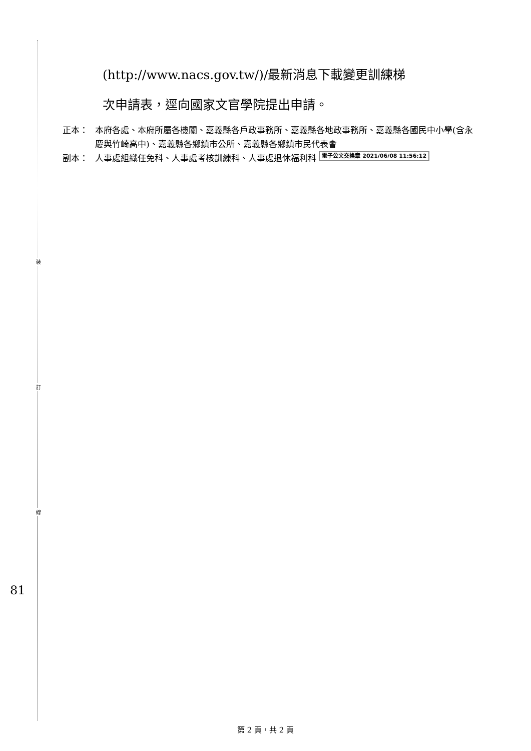裝
訂
線
81
(http://www.nacs.gov.tw/)/最新消息下載變更訓練梯
次申請表，逕向國家文官學院提出申請。
正本： 本府各處、本府所屬各機關、嘉義縣各戶政事務所、嘉義縣各地政事務所、嘉義縣各國民中小學(含永慶與竹崎高中)、嘉義縣各鄉鎮市公所、嘉義縣各鄉鎮市民代表會
副本： 人事處組織任免科、人事處考核訓練科、人事處退休福利科 電子公文交換章 2021/06/08 11:56:12
第 2 頁，共 2 頁